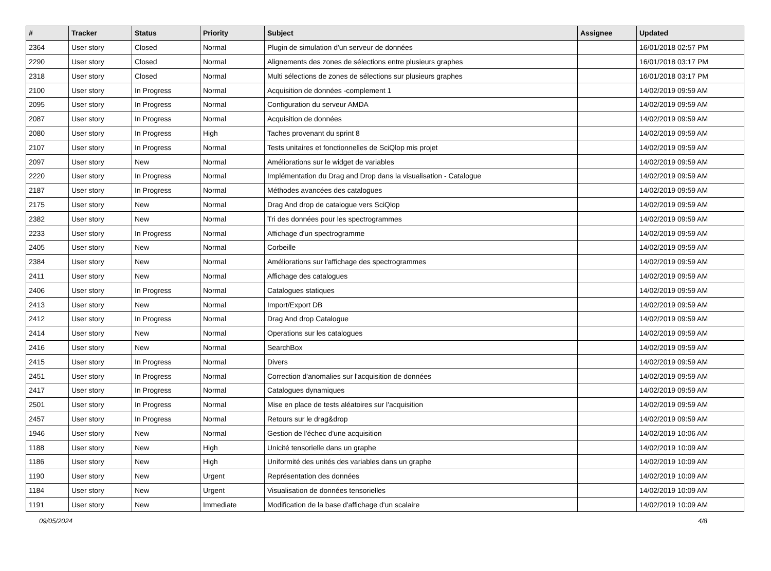| # | Tracker | Status | Priority | Subject | Assignee | Updated |
| --- | --- | --- | --- | --- | --- | --- |
| 2364 | User story | Closed | Normal | Plugin de simulation d'un serveur de données | | 16/01/2018 02:57 PM |
| 2290 | User story | Closed | Normal | Alignements des zones de sélections entre plusieurs graphes | | 16/01/2018 03:17 PM |
| 2318 | User story | Closed | Normal | Multi sélections de zones de sélections sur plusieurs graphes | | 16/01/2018 03:17 PM |
| 2100 | User story | In Progress | Normal | Acquisition de données -complement 1 | | 14/02/2019 09:59 AM |
| 2095 | User story | In Progress | Normal | Configuration du serveur AMDA | | 14/02/2019 09:59 AM |
| 2087 | User story | In Progress | Normal | Acquisition de données | | 14/02/2019 09:59 AM |
| 2080 | User story | In Progress | High | Taches provenant du sprint 8 | | 14/02/2019 09:59 AM |
| 2107 | User story | In Progress | Normal | Tests unitaires et fonctionnelles de SciQlop mis projet | | 14/02/2019 09:59 AM |
| 2097 | User story | New | Normal | Améliorations sur le widget de variables | | 14/02/2019 09:59 AM |
| 2220 | User story | In Progress | Normal | Implémentation du Drag and Drop dans la visualisation - Catalogue | | 14/02/2019 09:59 AM |
| 2187 | User story | In Progress | Normal | Méthodes avancées des catalogues | | 14/02/2019 09:59 AM |
| 2175 | User story | New | Normal | Drag And drop de catalogue vers SciQlop | | 14/02/2019 09:59 AM |
| 2382 | User story | New | Normal | Tri des données pour les spectrogrammes | | 14/02/2019 09:59 AM |
| 2233 | User story | In Progress | Normal | Affichage d'un spectrogramme | | 14/02/2019 09:59 AM |
| 2405 | User story | New | Normal | Corbeille | | 14/02/2019 09:59 AM |
| 2384 | User story | New | Normal | Améliorations sur l'affichage des spectrogrammes | | 14/02/2019 09:59 AM |
| 2411 | User story | New | Normal | Affichage des catalogues | | 14/02/2019 09:59 AM |
| 2406 | User story | In Progress | Normal | Catalogues statiques | | 14/02/2019 09:59 AM |
| 2413 | User story | New | Normal | Import/Export DB | | 14/02/2019 09:59 AM |
| 2412 | User story | In Progress | Normal | Drag And drop Catalogue | | 14/02/2019 09:59 AM |
| 2414 | User story | New | Normal | Operations sur les catalogues | | 14/02/2019 09:59 AM |
| 2416 | User story | New | Normal | SearchBox | | 14/02/2019 09:59 AM |
| 2415 | User story | In Progress | Normal | Divers | | 14/02/2019 09:59 AM |
| 2451 | User story | In Progress | Normal | Correction d'anomalies sur l'acquisition de données | | 14/02/2019 09:59 AM |
| 2417 | User story | In Progress | Normal | Catalogues dynamiques | | 14/02/2019 09:59 AM |
| 2501 | User story | In Progress | Normal | Mise en place de tests aléatoires sur l'acquisition | | 14/02/2019 09:59 AM |
| 2457 | User story | In Progress | Normal | Retours sur le drag&drop | | 14/02/2019 09:59 AM |
| 1946 | User story | New | Normal | Gestion de l'échec d'une acquisition | | 14/02/2019 10:06 AM |
| 1188 | User story | New | High | Unicité tensorielle dans un graphe | | 14/02/2019 10:09 AM |
| 1186 | User story | New | High | Uniformité des unités des variables dans un graphe | | 14/02/2019 10:09 AM |
| 1190 | User story | New | Urgent | Représentation des données | | 14/02/2019 10:09 AM |
| 1184 | User story | New | Urgent | Visualisation de données tensorielles | | 14/02/2019 10:09 AM |
| 1191 | User story | New | Immediate | Modification de la base d'affichage d'un scalaire | | 14/02/2019 10:09 AM |
09/05/2024 4/8